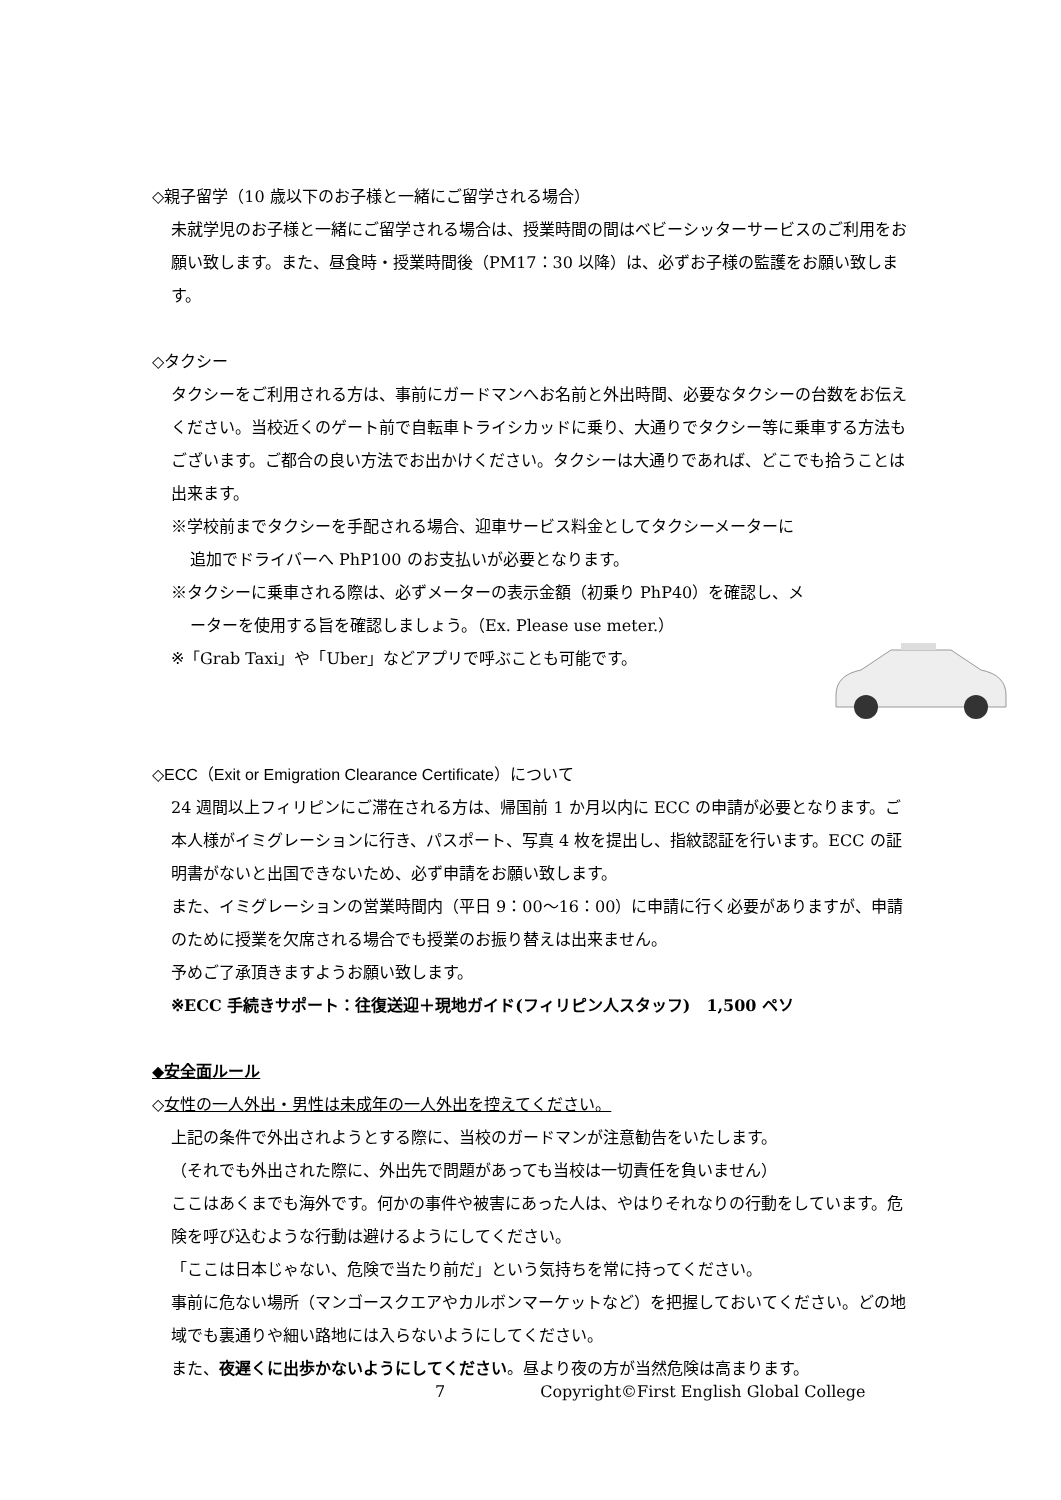◇親子留学（10 歳以下のお子様と一緒にご留学される場合）
未就学児のお子様と一緒にご留学される場合は、授業時間の間はベビーシッターサービスのご利用をお願い致します。また、昼食時・授業時間後（PM17：30 以降）は、必ずお子様の監護をお願い致します。
◇タクシー
タクシーをご利用される方は、事前にガードマンへお名前と外出時間、必要なタクシーの台数をお伝えください。当校近くのゲート前で自転車トライシカッドに乗り、大通りでタクシー等に乗車する方法もございます。ご都合の良い方法でお出かけください。タクシーは大通りであれば、どこでも拾うことは出来ます。
※学校前までタクシーを手配される場合、迎車サービス料金としてタクシーメーターに
追加でドライバーへ PhP100 のお支払いが必要となります。
※タクシーに乗車される際は、必ずメーターの表示金額（初乗り PhP40）を確認し、メ
ーターを使用する旨を確認しましょう。（Ex. Please use meter.）
※「Grab Taxi」や「Uber」などアプリで呼ぶことも可能です。
◇ECC（Exit or Emigration Clearance Certificate）について
24 週間以上フィリピンにご滞在される方は、帰国前 1 か月以内に ECC の申請が必要となります。ご本人様がイミグレーションに行き、パスポート、写真 4 枚を提出し、指紋認証を行います。ECC の証明書がないと出国できないため、必ず申請をお願い致します。
また、イミグレーションの営業時間内（平日 9：00～16：00）に申請に行く必要がありますが、申請のために授業を欠席される場合でも授業のお振り替えは出来ません。
予めご了承頂きますようお願い致します。
※ECC 手続きサポート：往復送迎＋現地ガイド(フィリピン人スタッフ)　1,500 ペソ
◆安全面ルール
◇女性の一人外出・男性は未成年の一人外出を控えてください。
上記の条件で外出されようとする際に、当校のガードマンが注意勧告をいたします。
（それでも外出された際に、外出先で問題があっても当校は一切責任を負いません）
ここはあくまでも海外です。何かの事件や被害にあった人は、やはりそれなりの行動をしています。危険を呼び込むような行動は避けるようにしてください。
「ここは日本じゃない、危険で当たり前だ」という気持ちを常に持ってください。
事前に危ない場所（マンゴースクエアやカルボンマーケットなど）を把握しておいてください。どの地域でも裏通りや細い路地には入らないようにしてください。
また、夜遅くに出歩かないようにしてください。昼より夜の方が当然危険は高まります。
7 Copyright©First English Global College